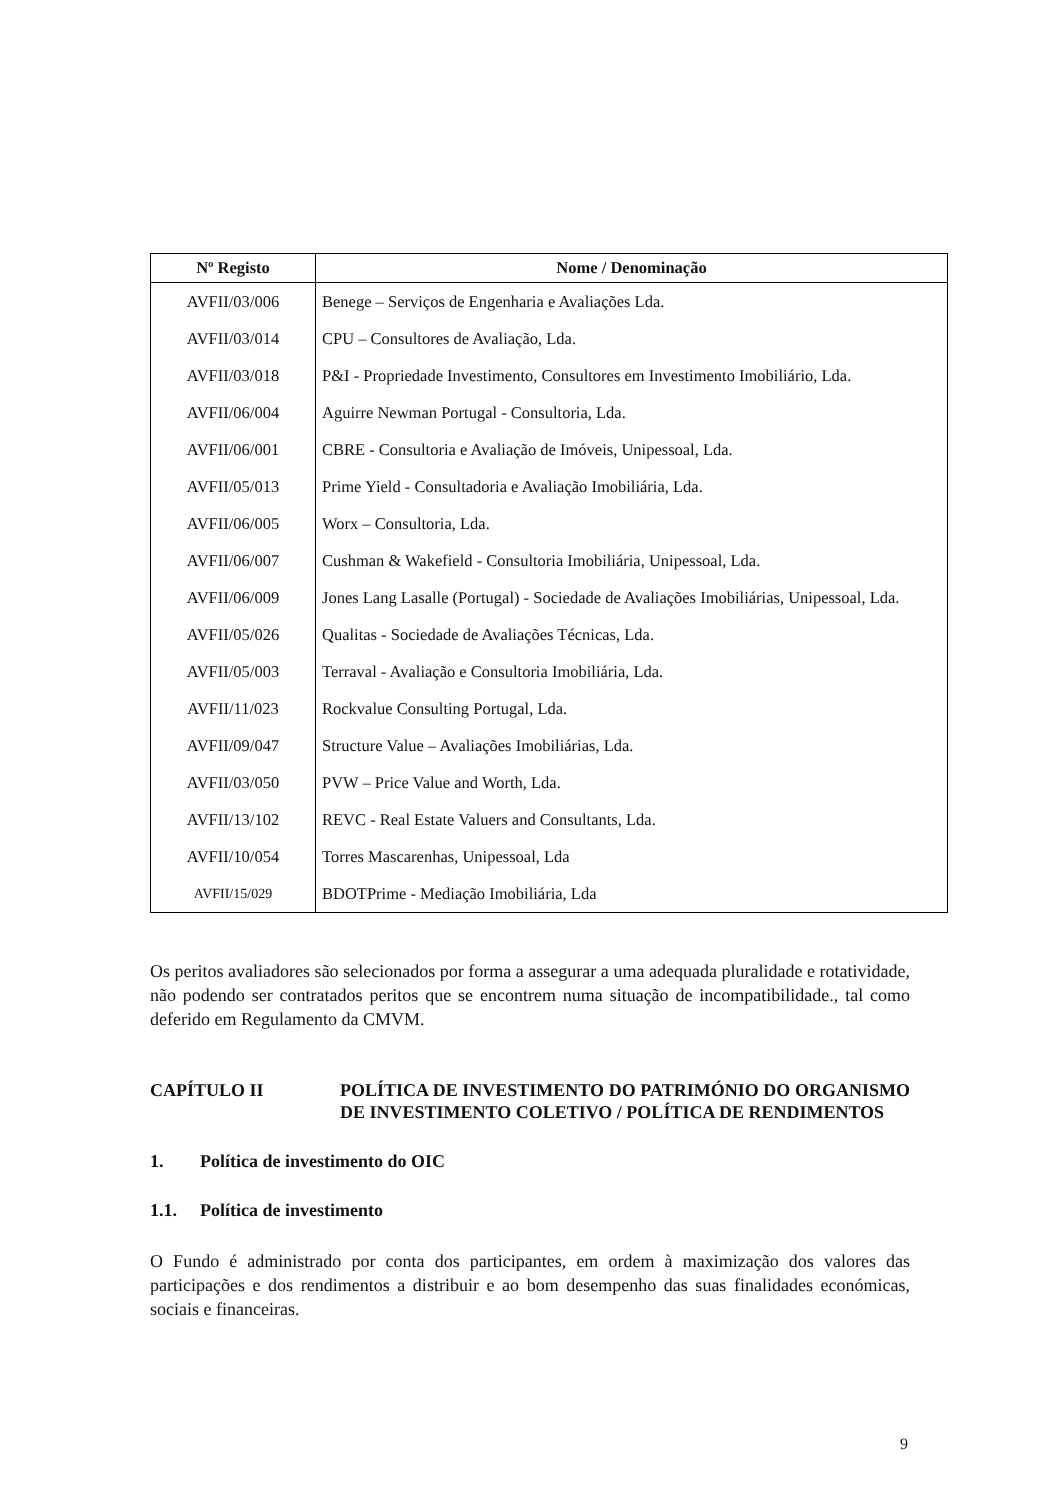| Nº Registo | Nome / Denominação |
| --- | --- |
| AVFII/03/006 | Benege – Serviços de Engenharia e Avaliações Lda. |
| AVFII/03/014 | CPU – Consultores de Avaliação, Lda. |
| AVFII/03/018 | P&I - Propriedade Investimento, Consultores em Investimento Imobiliário, Lda. |
| AVFII/06/004 | Aguirre Newman Portugal - Consultoria, Lda. |
| AVFII/06/001 | CBRE - Consultoria e Avaliação de Imóveis, Unipessoal, Lda. |
| AVFII/05/013 | Prime Yield - Consultadoria e Avaliação Imobiliária, Lda. |
| AVFII/06/005 | Worx – Consultoria, Lda. |
| AVFII/06/007 | Cushman & Wakefield - Consultoria Imobiliária, Unipessoal, Lda. |
| AVFII/06/009 | Jones Lang Lasalle (Portugal) - Sociedade de Avaliações Imobiliárias, Unipessoal, Lda. |
| AVFII/05/026 | Qualitas - Sociedade de Avaliações Técnicas, Lda. |
| AVFII/05/003 | Terraval - Avaliação e Consultoria Imobiliária, Lda. |
| AVFII/11/023 | Rockvalue Consulting Portugal, Lda. |
| AVFII/09/047 | Structure Value – Avaliações Imobiliárias, Lda. |
| AVFII/03/050 | PVW – Price Value and Worth, Lda. |
| AVFII/13/102 | REVC - Real Estate Valuers and Consultants, Lda. |
| AVFII/10/054 | Torres Mascarenhas, Unipessoal, Lda |
| AVFII/15/029 | BDOTPrime - Mediação Imobiliária, Lda |
Os peritos avaliadores são selecionados por forma a assegurar a uma adequada pluralidade e rotatividade, não podendo ser contratados peritos que se encontrem numa situação de incompatibilidade., tal como deferido em Regulamento da CMVM.
CAPÍTULO II POLÍTICA DE INVESTIMENTO DO PATRIMÓNIO DO ORGANISMO DE INVESTIMENTO COLETIVO / POLÍTICA DE RENDIMENTOS
1. Política de investimento do OIC
1.1. Política de investimento
O Fundo é administrado por conta dos participantes, em ordem à maximização dos valores das participações e dos rendimentos a distribuir e ao bom desempenho das suas finalidades económicas, sociais e financeiras.
9